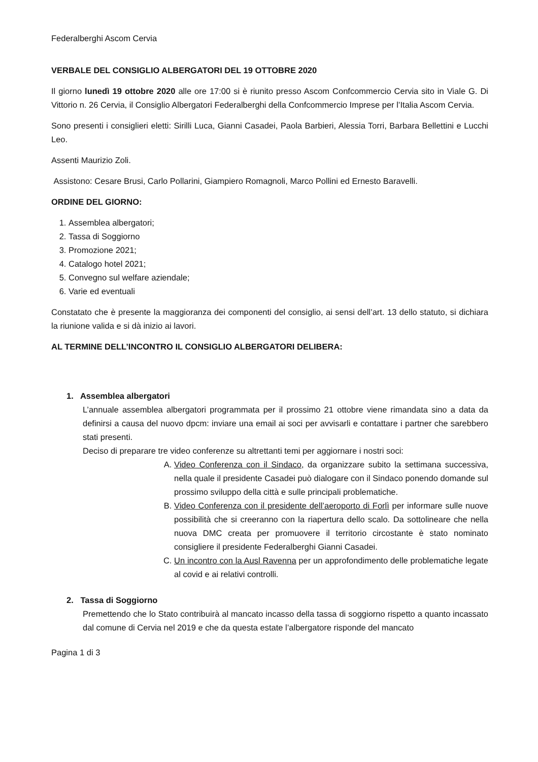Federalberghi Ascom Cervia
VERBALE DEL CONSIGLIO ALBERGATORI DEL 19 OTTOBRE 2020
Il giorno lunedì 19 ottobre 2020 alle ore 17:00 si è riunito presso Ascom Confcommercio Cervia sito in Viale G. Di Vittorio n. 26 Cervia, il Consiglio Albergatori Federalberghi della Confcommercio Imprese per l’Italia Ascom Cervia.
Sono presenti i consiglieri eletti: Sirilli Luca, Gianni Casadei, Paola Barbieri, Alessia Torri, Barbara Bellettini e Lucchi Leo.
Assenti Maurizio Zoli.
Assistono: Cesare Brusi, Carlo Pollarini, Giampiero Romagnoli, Marco Pollini ed Ernesto Baravelli.
ORDINE DEL GIORNO:
1. Assemblea albergatori;
2. Tassa di Soggiorno
3. Promozione 2021;
4. Catalogo hotel 2021;
5. Convegno sul welfare aziendale;
6. Varie ed eventuali
Constatato che è presente la maggioranza dei componenti del consiglio, ai sensi dell’art. 13 dello statuto, si dichiara la riunione valida e si dà inizio ai lavori.
AL TERMINE DELL’INCONTRO IL CONSIGLIO ALBERGATORI DELIBERA:
1. Assemblea albergatori
L’annuale assemblea albergatori programmata per il prossimo 21 ottobre viene rimandata sino a data da definirsi a causa del nuovo dpcm: inviare una email ai soci per avvisarli e contattare i partner che sarebbero stati presenti.
Deciso di preparare tre video conferenze su altrettanti temi per aggiornare i nostri soci:
A. Video Conferenza con il Sindaco, da organizzare subito la settimana successiva, nella quale il presidente Casadei può dialogare con il Sindaco ponendo domande sul prossimo sviluppo della città e sulle principali problematiche.
B. Video Conferenza con il presidente dell’aeroporto di Forlì per informare sulle nuove possibilità che si creeranno con la riapertura dello scalo. Da sottolineare che nella nuova DMC creata per promuovere il territorio circostante è stato nominato consigliere il presidente Federalberghi Gianni Casadei.
C. Un incontro con la Ausl Ravenna per un approfondimento delle problematiche legate al covid e ai relativi controlli.
2. Tassa di Soggiorno
Premettendo che lo Stato contribuirà al mancato incasso della tassa di soggiorno rispetto a quanto incassato dal comune di Cervia nel 2019 e che da questa estate l’albergatore risponde del mancato
Pagina 1 di 3